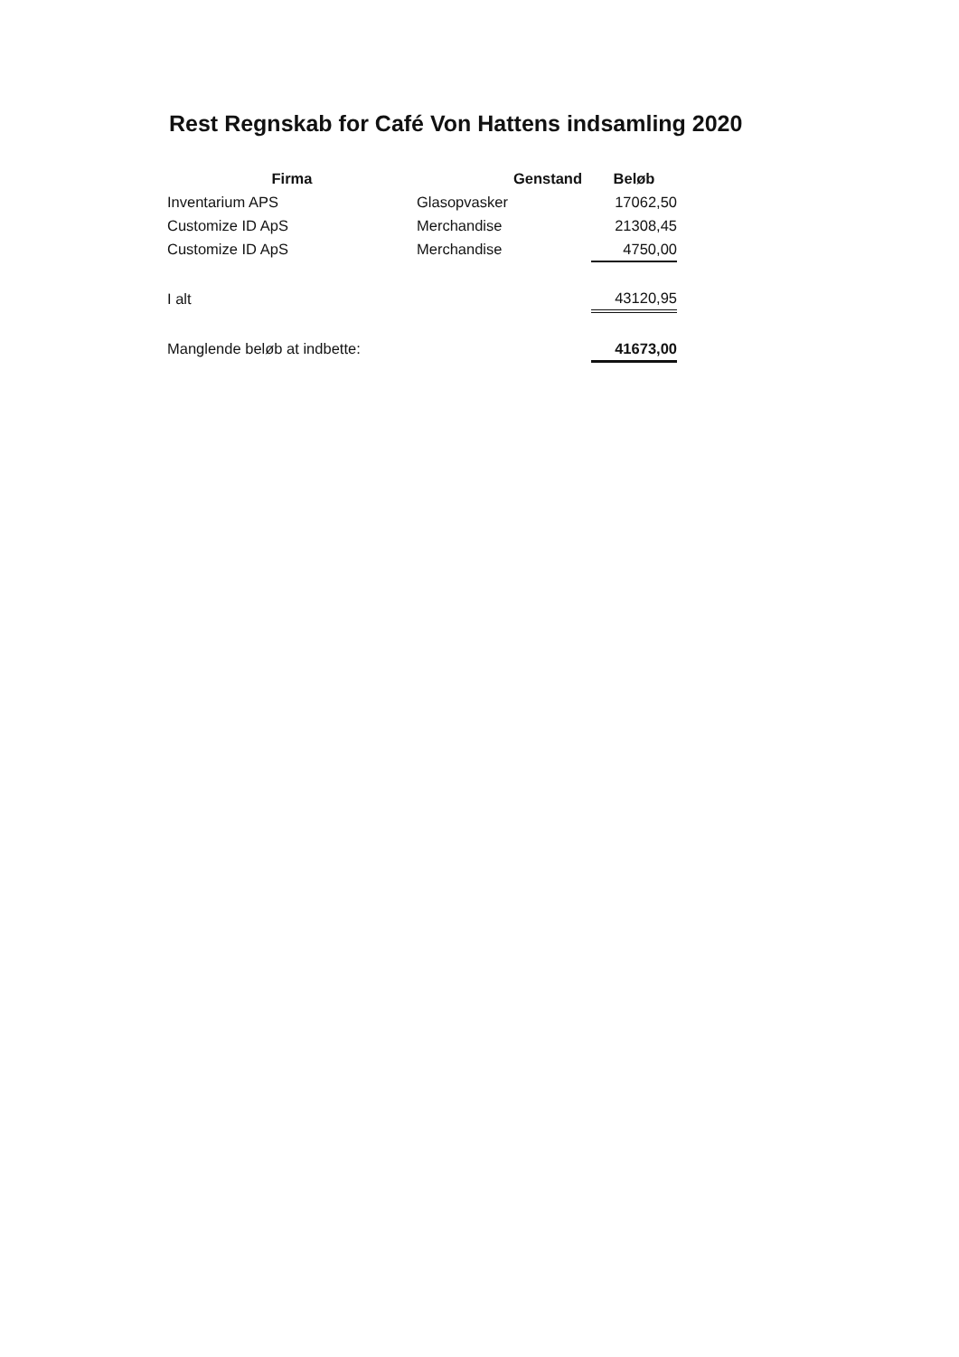Rest Regnskab for Café Von Hattens indsamling 2020
| Firma | Genstand | Beløb |
| --- | --- | --- |
| Inventarium APS | Glasopvasker | 17062,50 |
| Customize ID ApS | Merchandise | 21308,45 |
| Customize ID ApS | Merchandise | 4750,00 |
| I alt | | 43120,95 |
| Manglende beløb at indbette: | | 41673,00 |